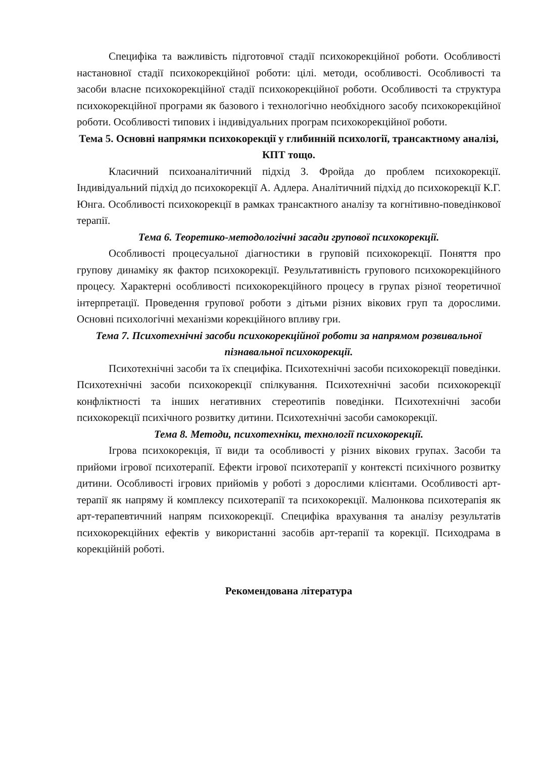Специфіка та важливість підготовчої стадії психокорекційної роботи. Особливості настановної стадії психокорекційної роботи: цілі. методи, особливості. Особливості та засоби власне психокорекційної стадії психокорекційної роботи. Особливості та структура психокорекційної програми як базового і технологічно необхідного засобу психокорекційної роботи. Особливості типових і індивідуальних програм психокорекційної роботи.
Тема 5. Основні напрямки психокорекції у глибинній психології, трансактному аналізі, КПТ тощо.
Класичний психоаналітичний підхід З. Фройда до проблем психокорекції. Індивідуальний підхід до психокорекції А. Адлера. Аналітичний підхід до психокорекції К.Г. Юнга. Особливості психокорекції в рамках трансактного аналізу та когнітивно-поведінкової терапії.
Тема 6. Теоретико-методологічні засади групової психокорекції.
Особливості процесуальної діагностики в груповій психокорекції. Поняття про групову динаміку як фактор психокорекції. Результативність групового психокорекційного процесу. Характерні особливості психокорекційного процесу в групах різної теоретичної інтерпретації. Проведення групової роботи з дітьми різних вікових груп та дорослими. Основні психологічні механізми корекційного впливу гри.
Тема 7. Психотехнічні засоби психокорекційної роботи за напрямом розвивальної пізнавальної психокорекції.
Психотехнічні засоби та їх специфіка. Психотехнічні засоби психокорекції поведінки. Психотехнічні засоби психокорекції спілкування. Психотехнічні засоби психокорекції конфліктності та інших негативних стереотипів поведінки. Психотехнічні засоби психокорекції психічного розвитку дитини. Психотехнічні засоби самокорекції.
Тема 8. Методи, психотехніки, технології психокорекції.
Ігрова психокорекція, її види та особливості у різних вікових групах. Засоби та прийоми ігрової психотерапії. Ефекти ігрової психотерапії у контексті психічного розвитку дитини. Особливості ігрових прийомів у роботі з дорослими клієнтами. Особливості арт-терапії як напряму й комплексу психотерапії та психокорекції. Малюнкова психотерапія як арт-терапевтичний напрям психокорекції. Специфіка врахування та аналізу результатів психокорекційних ефектів у використанні засобів арт-терапії та корекції. Психодрама в корекційній роботі.
Рекомендована література